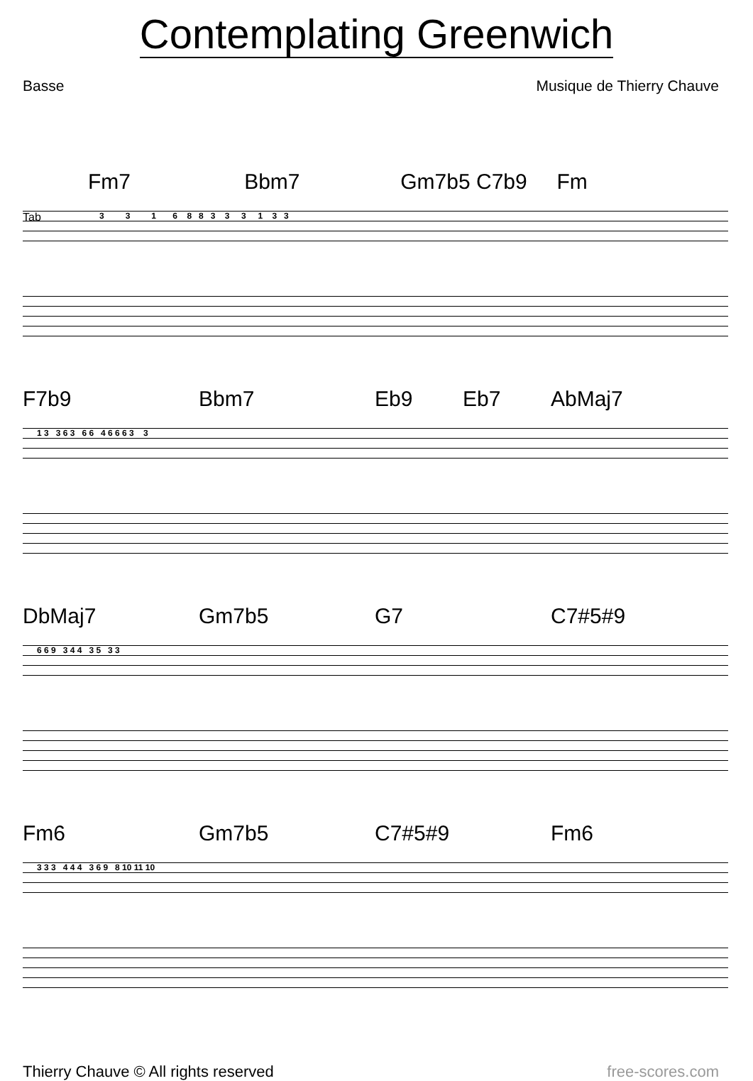Contemplating Greenwich
Basse Musique de Thierry Chauve
Fm7 Bbm7 Gm7b5 C7b9 Fm
Tab
3 3 1 6 8 8 3 3 3 1 3 3
F7b9 Bbm7 Eb9 Eb7 AbMaj7
1 3 3 6 3 6 6 4 6 6 6 3 3
DbMaj7 Gm7b5 G7 C7#5#9
6 6 9 3 4 4 3 5 3 3
Fm6 Gm7b5 C7#5#9 Fm6
3 3 3 4 4 4 3 6 9 8 10 11 10
Thierry Chauve © All rights reserved free-scores.com